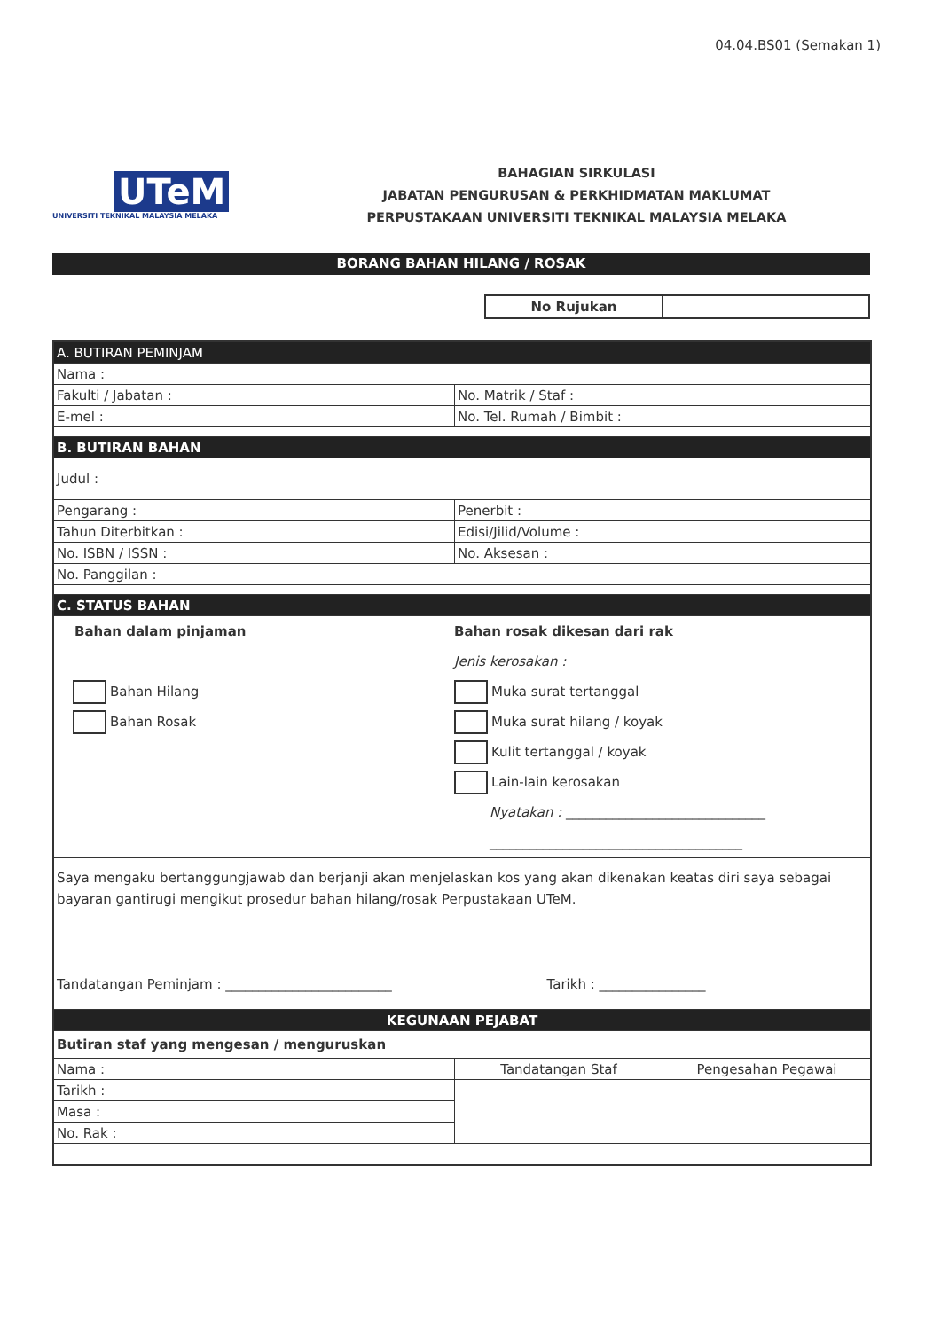04.04.BS01 (Semakan 1)
UTeM
UNIVERSITI TEKNIKAL MALAYSIA MELAKA
BAHAGIAN SIRKULASI
JABATAN PENGURUSAN & PERKHIDMATAN MAKLUMAT
PERPUSTAKAAN UNIVERSITI TEKNIKAL MALAYSIA MELAKA
BORANG BAHAN HILANG / ROSAK
| No Rujukan | |
| A. BUTIRAN PEMINJAM | | |
| Nama : | | |
| Fakulti / Jabatan : | No. Matrik / Staf : | |
| E-mel : | No. Tel. Rumah / Bimbit : | |
| B. BUTIRAN BAHAN | | |
| Judul : | | |
| Pengarang : | Penerbit : | |
| Tahun Diterbitkan : | Edisi/Jilid/Volume : | |
| No. ISBN / ISSN : | No. Aksesan : | |
| No. Panggilan : | | |
| C. STATUS BAHAN | | |
| Bahan dalam pinjaman Bahan Hilang Bahan Rosak Bahan rosak dikesan dari rak Jenis kerosakan : Muka surat tertanggal Muka surat hilang / koyak Kulit tertanggal / koyak Lain-lain kerosakan Nyatakan : ______________________________ ______________________________________ | | |
| Saya mengaku bertanggungjawab dan berjanji akan menjelaskan kos yang akan dikenakan keatas diri saya sebagai bayaran gantirugi mengikut prosedur bahan hilang/rosak Perpustakaan UTeM. Tandatangan Peminjam : _________________________ Tarikh : ________________ | | |
| KEGUNAAN PEJABAT | | |
| Butiran staf yang mengesan / menguruskan | | |
| Nama : | Tandatangan Staf | Pengesahan Pegawai |
| Tarikh : | | |
| Masa : | | |
| No. Rak : | | |